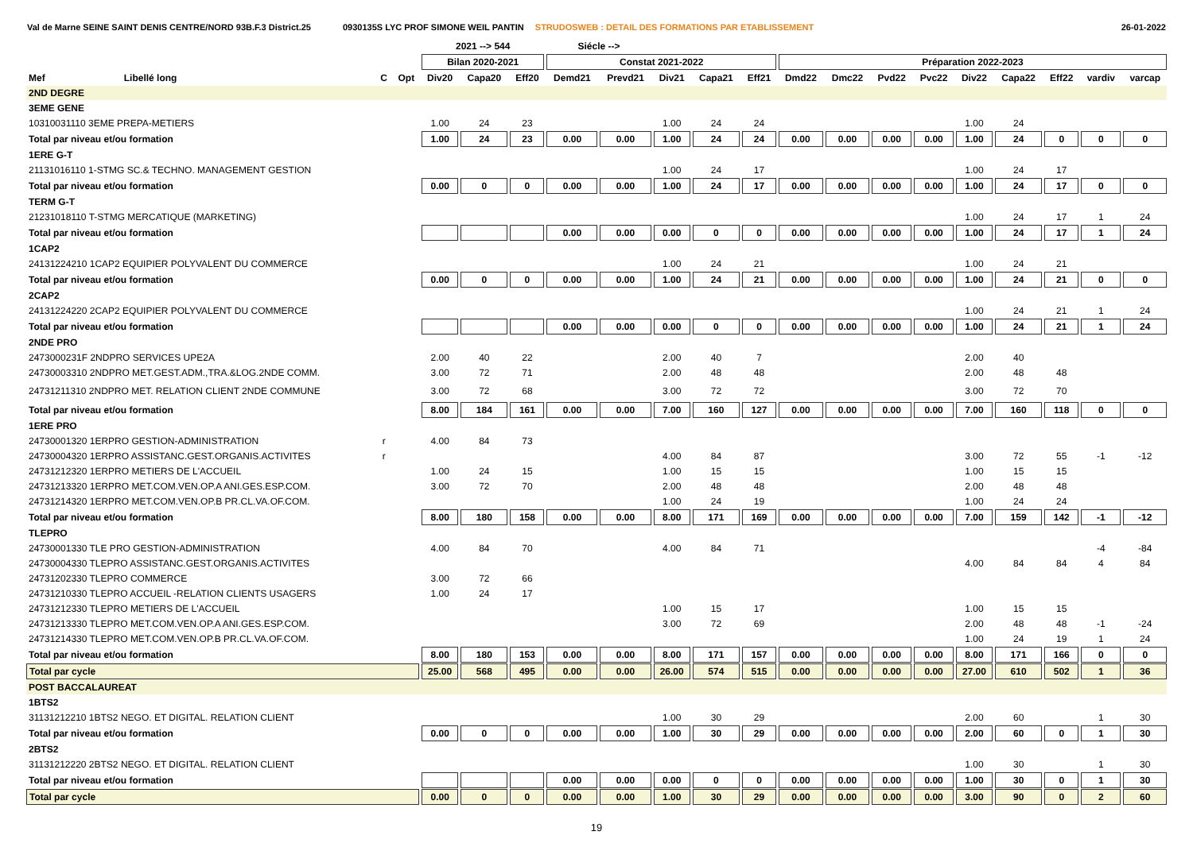Val de Marne SEINE SAINT DENIS CENTRE/NORD 93B.F.3 District.25 0930135S LYC PROF SIMONE WEIL PANTIN STRUDOSWEB : DETAIL DES FORMATIONS PAR ETABLISSEMENT 26-01-2022
| | | | | 2021 --> 544 | | | Siécle --> | | | | | | | | | | | | | |
| --- | --- | --- | --- | --- | --- | --- | --- | --- | --- | --- | --- | --- | --- | --- | --- | --- | --- | --- | --- | --- |
| | | | | Bilan 2020-2021 | | | Constat 2021-2022 | | | | | Préparation 2022-2023 | | | | | | | | |
| Mef | Libellé long | C | Opt | Div20 | Capa20 | Eff20 | Demd21 | Prevd21 | Div21 | Capa21 | Eff21 | Dmd22 | Dmc22 | Pvd22 | Pvc22 | Div22 | Capa22 | Eff22 | vardiv | varcap |
| 2ND DEGRE | | | | | | | | | | | | | | | | | | | | |
| 3EME GENE | | | | | | | | | | | | | | | | | | | | |
| 10310031110 3EME PREPA-METIERS | | | | 1.00 | 24 | 23 | | | 1.00 | 24 | 24 | | | | | 1.00 | 24 | | | |
| Total par niveau et/ou formation | | | | 1.00 | 24 | 23 | 0.00 | 0.00 | 1.00 | 24 | 24 | 0.00 | 0.00 | 0.00 | 0.00 | 1.00 | 24 | 0 | 0 | 0 |
| 1ERE G-T | | | | | | | | | | | | | | | | | | | | |
| 21131016110 1-STMG SC.& TECHNO. MANAGEMENT GESTION | | | | | | | | | 1.00 | 24 | 17 | | | | | 1.00 | 24 | 17 | | |
| Total par niveau et/ou formation | | | | 0.00 | 0 | 0 | 0.00 | 0.00 | 1.00 | 24 | 17 | 0.00 | 0.00 | 0.00 | 0.00 | 1.00 | 24 | 17 | 0 | 0 |
| TERM G-T | | | | | | | | | | | | | | | | | | | | |
| 21231018110 T-STMG MERCATIQUE (MARKETING) | | | | | | | | | | | | | | | | 1.00 | 24 | 17 | 1 | 24 |
| Total par niveau et/ou formation | | | | | | | 0.00 | 0.00 | 0.00 | 0 | 0 | 0.00 | 0.00 | 0.00 | 0.00 | 1.00 | 24 | 17 | 1 | 24 |
| 1CAP2 | | | | | | | | | | | | | | | | | | | | |
| 24131224210 1CAP2 EQUIPIER POLYVALENT DU COMMERCE | | | | | | | | | 1.00 | 24 | 21 | | | | | 1.00 | 24 | 21 | | |
| Total par niveau et/ou formation | | | | 0.00 | 0 | 0 | 0.00 | 0.00 | 1.00 | 24 | 21 | 0.00 | 0.00 | 0.00 | 0.00 | 1.00 | 24 | 21 | 0 | 0 |
| 2CAP2 | | | | | | | | | | | | | | | | | | | | |
| 24131224220 2CAP2 EQUIPIER POLYVALENT DU COMMERCE | | | | | | | | | | | | | | | | 1.00 | 24 | 21 | 1 | 24 |
| Total par niveau et/ou formation | | | | | | | 0.00 | 0.00 | 0.00 | 0 | 0 | 0.00 | 0.00 | 0.00 | 0.00 | 1.00 | 24 | 21 | 1 | 24 |
| 2NDE PRO | | | | | | | | | | | | | | | | | | | | |
| 2473000231F 2NDPRO SERVICES UPE2A | | | | 2.00 | 40 | 22 | | | 2.00 | 40 | 7 | | | | | 2.00 | 40 | | | |
| 24730003310 2NDPRO MET.GEST.ADM.,TRA.&LOG.2NDE COMM. | | | | 3.00 | 72 | 71 | | | 2.00 | 48 | 48 | | | | | 2.00 | 48 | 48 | | |
| 24731211310 2NDPRO MET. RELATION CLIENT 2NDE COMMUNE | | | | 3.00 | 72 | 68 | | | 3.00 | 72 | 72 | | | | | 3.00 | 72 | 70 | | |
| Total par niveau et/ou formation | | | | 8.00 | 184 | 161 | 0.00 | 0.00 | 7.00 | 160 | 127 | 0.00 | 0.00 | 0.00 | 0.00 | 7.00 | 160 | 118 | 0 | 0 |
| 1ERE PRO | | | | | | | | | | | | | | | | | | | | |
| 24730001320 1ERPRO GESTION-ADMINISTRATION | | r | | 4.00 | 84 | 73 | | | | | | | | | | | | | | |
| 24730004320 1ERPRO ASSISTANC.GEST.ORGANIS.ACTIVITES | | r | | | | | | | 4.00 | 84 | 87 | | | | | 3.00 | 72 | 55 | -1 | -12 |
| 24731212320 1ERPRO METIERS DE L'ACCUEIL | | | | 1.00 | 24 | 15 | | | 1.00 | 15 | 15 | | | | | 1.00 | 15 | 15 | | |
| 24731213320 1ERPRO MET.COM.VEN.OP.A ANI.GES.ESP.COM. | | | | 3.00 | 72 | 70 | | | 2.00 | 48 | 48 | | | | | 2.00 | 48 | 48 | | |
| 24731214320 1ERPRO MET.COM.VEN.OP.B PR.CL.VA.OF.COM. | | | | | | | | | 1.00 | 24 | 19 | | | | | 1.00 | 24 | 24 | | |
| Total par niveau et/ou formation | | | | 8.00 | 180 | 158 | 0.00 | 0.00 | 8.00 | 171 | 169 | 0.00 | 0.00 | 0.00 | 0.00 | 7.00 | 159 | 142 | -1 | -12 |
| TLEPRO | | | | | | | | | | | | | | | | | | | | |
| 24730001330 TLE PRO GESTION-ADMINISTRATION | | | | 4.00 | 84 | 70 | | | 4.00 | 84 | 71 | | | | | | | | -4 | -84 |
| 24730004330 TLEPRO ASSISTANC.GEST.ORGANIS.ACTIVITES | | | | | | | | | | | | | | | | 4.00 | 84 | 84 | 4 | 84 |
| 24731202330 TLEPRO COMMERCE | | | | 3.00 | 72 | 66 | | | | | | | | | | | | | | |
| 24731210330 TLEPRO ACCUEIL -RELATION CLIENTS USAGERS | | | | 1.00 | 24 | 17 | | | | | | | | | | | | | | |
| 24731212330 TLEPRO METIERS DE L'ACCUEIL | | | | | | | | | 1.00 | 15 | 17 | | | | | 1.00 | 15 | 15 | | |
| 24731213330 TLEPRO MET.COM.VEN.OP.A ANI.GES.ESP.COM. | | | | | | | | | 3.00 | 72 | 69 | | | | | 2.00 | 48 | 48 | -1 | -24 |
| 24731214330 TLEPRO MET.COM.VEN.OP.B PR.CL.VA.OF.COM. | | | | | | | | | | | | | | | | 1.00 | 24 | 19 | 1 | 24 |
| Total par niveau et/ou formation | | | | 8.00 | 180 | 153 | 0.00 | 0.00 | 8.00 | 171 | 157 | 0.00 | 0.00 | 0.00 | 0.00 | 8.00 | 171 | 166 | 0 | 0 |
| Total par cycle | | | | 25.00 | 568 | 495 | 0.00 | 0.00 | 26.00 | 574 | 515 | 0.00 | 0.00 | 0.00 | 0.00 | 27.00 | 610 | 502 | 1 | 36 |
| POST BACCALAUREAT | | | | | | | | | | | | | | | | | | | | |
| 1BTS2 | | | | | | | | | | | | | | | | | | | | |
| 31131212210 1BTS2 NEGO. ET DIGITAL. RELATION CLIENT | | | | | | | | | 1.00 | 30 | 29 | | | | | 2.00 | 60 | | 1 | 30 |
| Total par niveau et/ou formation | | | | 0.00 | 0 | 0 | 0.00 | 0.00 | 1.00 | 30 | 29 | 0.00 | 0.00 | 0.00 | 0.00 | 2.00 | 60 | 0 | 1 | 30 |
| 2BTS2 | | | | | | | | | | | | | | | | | | | | |
| 31131212220 2BTS2 NEGO. ET DIGITAL. RELATION CLIENT | | | | | | | | | | | | | | | | 1.00 | 30 | | 1 | 30 |
| Total par niveau et/ou formation | | | | | | | 0.00 | 0.00 | 0.00 | 0 | 0 | 0.00 | 0.00 | 0.00 | 0.00 | 1.00 | 30 | 0 | 1 | 30 |
| Total par cycle | | | | 0.00 | 0 | 0 | 0.00 | 0.00 | 1.00 | 30 | 29 | 0.00 | 0.00 | 0.00 | 0.00 | 3.00 | 90 | 0 | 2 | 60 |
19